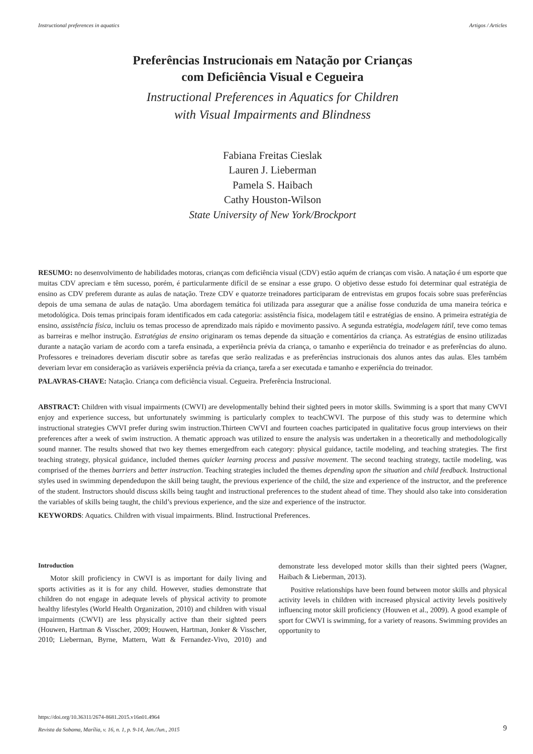Instructional preferences in aquatics Artigos / Articles
Preferências Instrucionais em Natação por Crianças
com Deficiência Visual e Cegueira
Instructional Preferences in Aquatics for Children
with Visual Impairments and Blindness
Fabiana Freitas Cieslak
Lauren J. Lieberman
Pamela S. Haibach
Cathy Houston-Wilson
State University of New York/Brockport
RESUMO: no desenvolvimento de habilidades motoras, crianças com deficiência visual (CDV) estão aquém de crianças com visão. A natação é um esporte que muitas CDV apreciam e têm sucesso, porém, é particularmente difícil de se ensinar a esse grupo. O objetivo desse estudo foi determinar qual estratégia de ensino as CDV preferem durante as aulas de natação. Treze CDV e quatorze treinadores participaram de entrevistas em grupos focais sobre suas preferências depois de uma semana de aulas de natação. Uma abordagem temática foi utilizada para assegurar que a análise fosse conduzida de uma maneira teórica e metodológica. Dois temas principais foram identificados em cada categoria: assistência física, modelagem tátil e estratégias de ensino. A primeira estratégia de ensino, assistência física, incluiu os temas processo de aprendizado mais rápido e movimento passivo. A segunda estratégia, modelagem tátil, teve como temas as barreiras e melhor instrução. Estratégias de ensino originaram os temas depende da situação e comentários da criança. As estratégias de ensino utilizadas durante a natação variam de acordo com a tarefa ensinada, a experiência prévia da criança, o tamanho e experiência do treinador e as preferências do aluno. Professores e treinadores deveriam discutir sobre as tarefas que serão realizadas e as preferências instrucionais dos alunos antes das aulas. Eles também deveriam levar em consideração as variáveis experiência prévia da criança, tarefa a ser executada e tamanho e experiência do treinador.
PALAVRAS-CHAVE: Natação. Criança com deficiência visual. Cegueira. Preferência Instrucional.
ABSTRACT: Children with visual impairments (CWVI) are developmentally behind their sighted peers in motor skills. Swimming is a sport that many CWVI enjoy and experience success, but unfortunately swimming is particularly complex to teachCWVI. The purpose of this study was to determine which instructional strategies CWVI prefer during swim instruction.Thirteen CWVI and fourteen coaches participated in qualitative focus group interviews on their preferences after a week of swim instruction. A thematic approach was utilized to ensure the analysis was undertaken in a theoretically and methodologically sound manner. The results showed that two key themes emergedfrom each category: physical guidance, tactile modeling, and teaching strategies. The first teaching strategy, physical guidance, included themes quicker learning process and passive movement. The second teaching strategy, tactile modeling, was comprised of the themes barriers and better instruction. Teaching strategies included the themes depending upon the situation and child feedback. Instructional styles used in swimming dependedupon the skill being taught, the previous experience of the child, the size and experience of the instructor, and the preference of the student. Instructors should discuss skills being taught and instructional preferences to the student ahead of time. They should also take into consideration the variables of skills being taught, the child’s previous experience, and the size and experience of the instructor.
KEYWORDS: Aquatics. Children with visual impairments. Blind. Instructional Preferences.
Introduction
Motor skill proficiency in CWVI is as important for daily living and sports activities as it is for any child. However, studies demonstrate that children do not engage in adequate levels of physical activity to promote healthy lifestyles (World Health Organization, 2010) and children with visual impairments (CWVI) are less physically active than their sighted peers (Houwen, Hartman & Visscher, 2009; Houwen, Hartman, Jonker & Visscher, 2010; Lieberman, Byrne, Mattern, Watt & Fernandez-Vivo, 2010) and demonstrate less developed motor skills than their sighted peers (Wagner, Haibach & Lieberman, 2013).
Positive relationships have been found between motor skills and physical activity levels in children with increased physical activity levels positively influencing motor skill proficiency (Houwen et al., 2009). A good example of sport for CWVI is swimming, for a variety of reasons. Swimming provides an opportunity to
https://doi.org/10.36311/2674-8681.2015.v16n01.4964
Revista da Sobama, Marília, v. 16, n. 1, p. 9-14, Jan./Jun., 2015 9